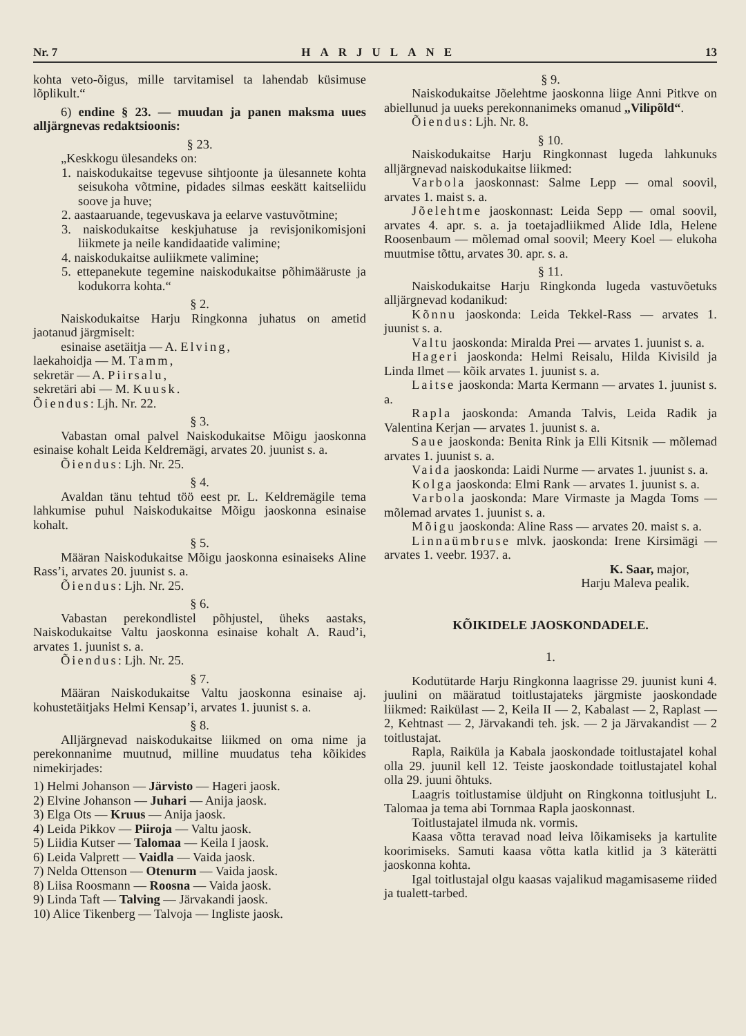Nr. 7 HARJULANE 13
kohta veto-õigus, mille tarvitamisel ta lahendab küsimuse lõplikult.“
6) endine § 23. — muudan ja panen maksma uues alljärgnevas redaktsioonis:
§ 23.
„Keskkogu ülesandeks on:
1. naiskodukaitse tegevuse sihtjoonte ja ülesannete kohta seisukoha võtmine, pidades silmas eeskätt kaitseliidu soove ja huve;
2. aastaaruande, tegevuskava ja eelarve vastuvõtmine;
3. naiskodukaitse keskjuhatuse ja revisjonikomisjoni liikmete ja neile kandidaatide valimine;
4. naiskodukaitse auliikmete valimine;
5. ettepanekute tegemine naiskodukaitse põhimääruste ja kodukorra kohta.“
§ 2.
Naiskodukaitse Harju Ringkonna juhatus on ametid jaotanud järgmiselt:
esinaise asetäitja — A. Elving,
laekahoidja — M. Tamm,
sekretär — A. Piirsalu,
sekretäri abi — M. Kuusk.
Õiendus: Ljh. Nr. 22.
§ 3.
Vabastan omal palvel Naiskodukaitse Mõigu jaoskonna esinaise kohalt Leida Keldremägi, arvates 20. juunist s. a.
Õiendus: Ljh. Nr. 25.
§ 4.
Avaldan tänu tehtud töö eest pr. L. Keldremägile tema lahkumise puhul Naiskodukaitse Mõigu jaoskonna esinaise kohalt.
§ 5.
Määran Naiskodukaitse Mõigu jaoskonna esinaiseks Aline Rass’i, arvates 20. juunist s. a.
Õiendus: Ljh. Nr. 25.
§ 6.
Vabastan perekondlistel põhjustel, üheks aastaks, Naiskodukaitse Valtu jaoskonna esinaise kohalt A. Raud’i, arvates 1. juunist s. a.
Õiendus: Ljh. Nr. 25.
§ 7.
Määran Naiskodukaitse Valtu jaoskonna esinaise aj. kohustetäitjaks Helmi Kensap’i, arvates 1. juunist s. a.
§ 8.
Alljärgnevad naiskodukaitse liikmed on oma nime ja perekonnanime muutnud, milline muudatus teha kõikides nimekirjades:
1) Helmi Johanson — Järvisto — Hageri jaosk.
2) Elvine Johanson — Juhari — Anija jaosk.
3) Elga Ots — Kruus — Anija jaosk.
4) Leida Pikkov — Piiroja — Valtu jaosk.
5) Liidia Kutser — Talomaa — Keila I jaosk.
6) Leida Valprett — Vaidla — Vaida jaosk.
7) Nelda Ottenson — Otenurm — Vaida jaosk.
8) Liisa Roosmann — Roosna — Vaida jaosk.
9) Linda Taft — Talving — Järvakandi jaosk.
10) Alice Tikenberg — Talvoja — Ingliste jaosk.
§ 9.
Naiskodukaitse Jõelehtme jaoskonna liige Anni Pitkve on abiellunud ja uueks perekonnanimeks omanud „Vilipõld“.
Õiendus: Ljh. Nr. 8.
§ 10.
Naiskodukaitse Harju Ringkonnast lugeda lahkunuks alljärgnevad naiskodukaitse liikmed:
Varbola jaoskonnast: Salme Lepp — omal soovil, arvates 1. maist s. a.
Jõelehtme jaoskonnast: Leida Sepp — omal soovil, arvates 4. apr. s. a. ja toetajadliikmed Alide Idla, Helene Roosenbaum — mõlemad omal soovil; Meery Koel — elukoha muutmise tõttu, arvates 30. apr. s. a.
§ 11.
Naiskodukaitse Harju Ringkonda lugeda vastuvõetuks alljärgnevad kodanikud:
Kõnnu jaoskonda: Leida Tekkel-Rass — arvates 1. juunist s. a.
Valtu jaoskonda: Miralda Prei — arvates 1. juunist s. a.
Hageri jaoskonda: Helmi Reisalu, Hilda Kivisild ja Linda Ilmet — kõik arvates 1. juunist s. a.
Laitse jaoskonda: Marta Kermann — arvates 1. juunist s. a.
Rapla jaoskonda: Amanda Talvis, Leida Radik ja Valentina Kerjan — arvates 1. juunist s. a.
Saue jaoskonda: Benita Rink ja Elli Kitsnik — mõlemad arvates 1. juunist s. a.
Vaida jaoskonda: Laidi Nurme — arvates 1. juunist s. a.
Kolga jaoskonda: Elmi Rank — arvates 1. juunist s. a.
Varbola jaoskonda: Mare Virmaste ja Magda Toms — mõlemad arvates 1. juunist s. a.
Mõigu jaoskonda: Aline Rass — arvates 20. maist s. a.
Linnaümbruse mlvk. jaoskonda: Irene Kirsimägi — arvates 1. veebr. 1937. a.
K. Saar, major,
Harju Maleva pealik.
KÕIKIDELE JAOSKONDADELE.
1.
Kodutütarde Harju Ringkonna laagrisse 29. juunist kuni 4. juulini on määratud toitlustajateks järgmiste jaoskondade liikmed: Raikülast — 2, Keila II — 2, Kabalast — 2, Raplast — 2, Kehtnast — 2, Järvakandi teh. jsk. — 2 ja Järvakandist — 2 toitlustajat.
Rapla, Raiküla ja Kabala jaoskondade toitlustajatel kohal olla 29. juunil kell 12. Teiste jaoskondade toitlustajatel kohal olla 29. juuni õhtuks.
Laagris toitlustamise üldjuht on Ringkonna toitlusjuht L. Talomaa ja tema abi Tornmaa Rapla jaoskonnast.
Toitlustajatel ilmuda nk. vormis.
Kaasa võtta teravad noad leiva lõikamiseks ja kartulite koorimiseks. Samuti kaasa võtta katla kitlid ja 3 käterätti jaoskonna kohta.
Igal toitlustajal olgu kaasas vajalikud magamisaseme riided ja tualett-tarbed.